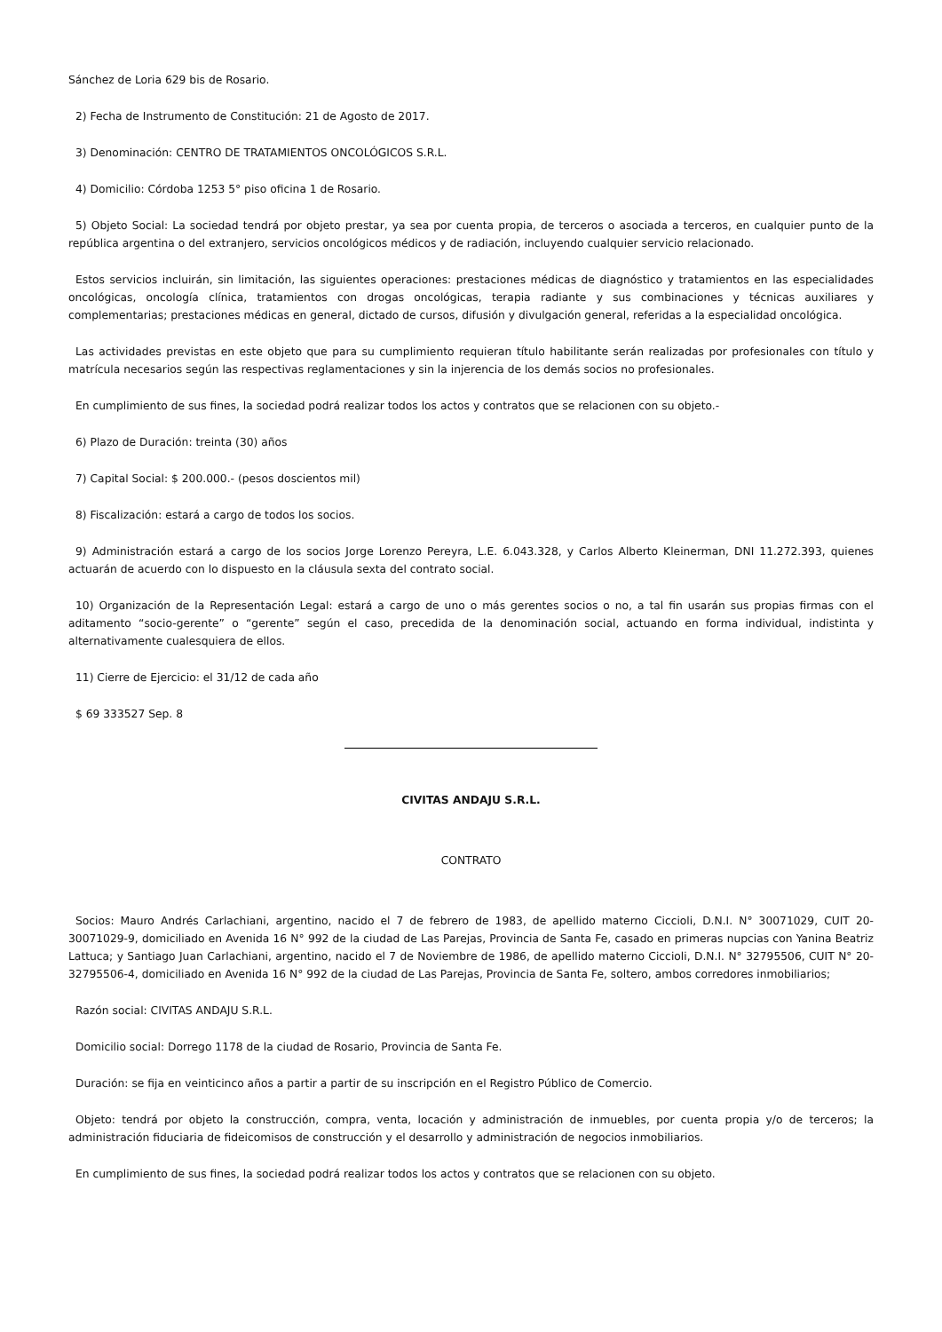Sánchez de Loria 629 bis de Rosario.
2) Fecha de Instrumento de Constitución: 21 de Agosto de 2017.
3) Denominación: CENTRO DE TRATAMIENTOS ONCOLÓGICOS S.R.L.
4) Domicilio: Córdoba 1253 5° piso oficina 1 de Rosario.
5) Objeto Social: La sociedad tendrá por objeto prestar, ya sea por cuenta propia, de terceros o asociada a terceros, en cualquier punto de la república argentina o del extranjero, servicios oncológicos médicos y de radiación, incluyendo cualquier servicio relacionado.
Estos servicios incluirán, sin limitación, las siguientes operaciones: prestaciones médicas de diagnóstico y tratamientos en las especialidades oncológicas, oncología clínica, tratamientos con drogas oncológicas, terapia radiante y sus combinaciones y técnicas auxiliares y complementarias; prestaciones médicas en general, dictado de cursos, difusión y divulgación general, referidas a la especialidad oncológica.
Las actividades previstas en este objeto que para su cumplimiento requieran título habilitante serán realizadas por profesionales con título y matrícula necesarios según las respectivas reglamentaciones y sin la injerencia de los demás socios no profesionales.
En cumplimiento de sus fines, la sociedad podrá realizar todos los actos y contratos que se relacionen con su objeto.-
6) Plazo de Duración: treinta (30) años
7) Capital Social: $ 200.000.- (pesos doscientos mil)
8) Fiscalización: estará a cargo de todos los socios.
9) Administración estará a cargo de los socios Jorge Lorenzo Pereyra, L.E. 6.043.328, y Carlos Alberto Kleinerman, DNI 11.272.393, quienes actuarán de acuerdo con lo dispuesto en la cláusula sexta del contrato social.
10) Organización de la Representación Legal: estará a cargo de uno o más gerentes socios o no, a tal fin usarán sus propias firmas con el aditamento “socio-gerente” o “gerente” según el caso, precedida de la denominación social, actuando en forma individual, indistinta y alternativamente cualesquiera de ellos.
11) Cierre de Ejercicio: el 31/12 de cada año
$ 69 333527 Sep. 8
CIVITAS ANDAJU S.R.L.
CONTRATO
Socios: Mauro Andrés Carlachiani, argentino, nacido el 7 de febrero de 1983, de apellido materno Ciccioli, D.N.I. N° 30071029, CUIT 20-30071029-9, domiciliado en Avenida 16 N° 992 de la ciudad de Las Parejas, Provincia de Santa Fe, casado en primeras nupcias con Yanina Beatriz Lattuca; y Santiago Juan Carlachiani, argentino, nacido el 7 de Noviembre de 1986, de apellido materno Ciccioli, D.N.I. N° 32795506, CUIT N° 20-32795506-4, domiciliado en Avenida 16 N° 992 de la ciudad de Las Parejas, Provincia de Santa Fe, soltero, ambos corredores inmobiliarios;
Razón social: CIVITAS ANDAJU S.R.L.
Domicilio social: Dorrego 1178 de la ciudad de Rosario, Provincia de Santa Fe.
Duración: se fija en veinticinco años a partir a partir de su inscripción en el Registro Público de Comercio.
Objeto: tendrá por objeto la construcción, compra, venta, locación y administración de inmuebles, por cuenta propia y/o de terceros; la administración fiduciaria de fideicomisos de construcción y el desarrollo y administración de negocios inmobiliarios.
En cumplimiento de sus fines, la sociedad podrá realizar todos los actos y contratos que se relacionen con su objeto.